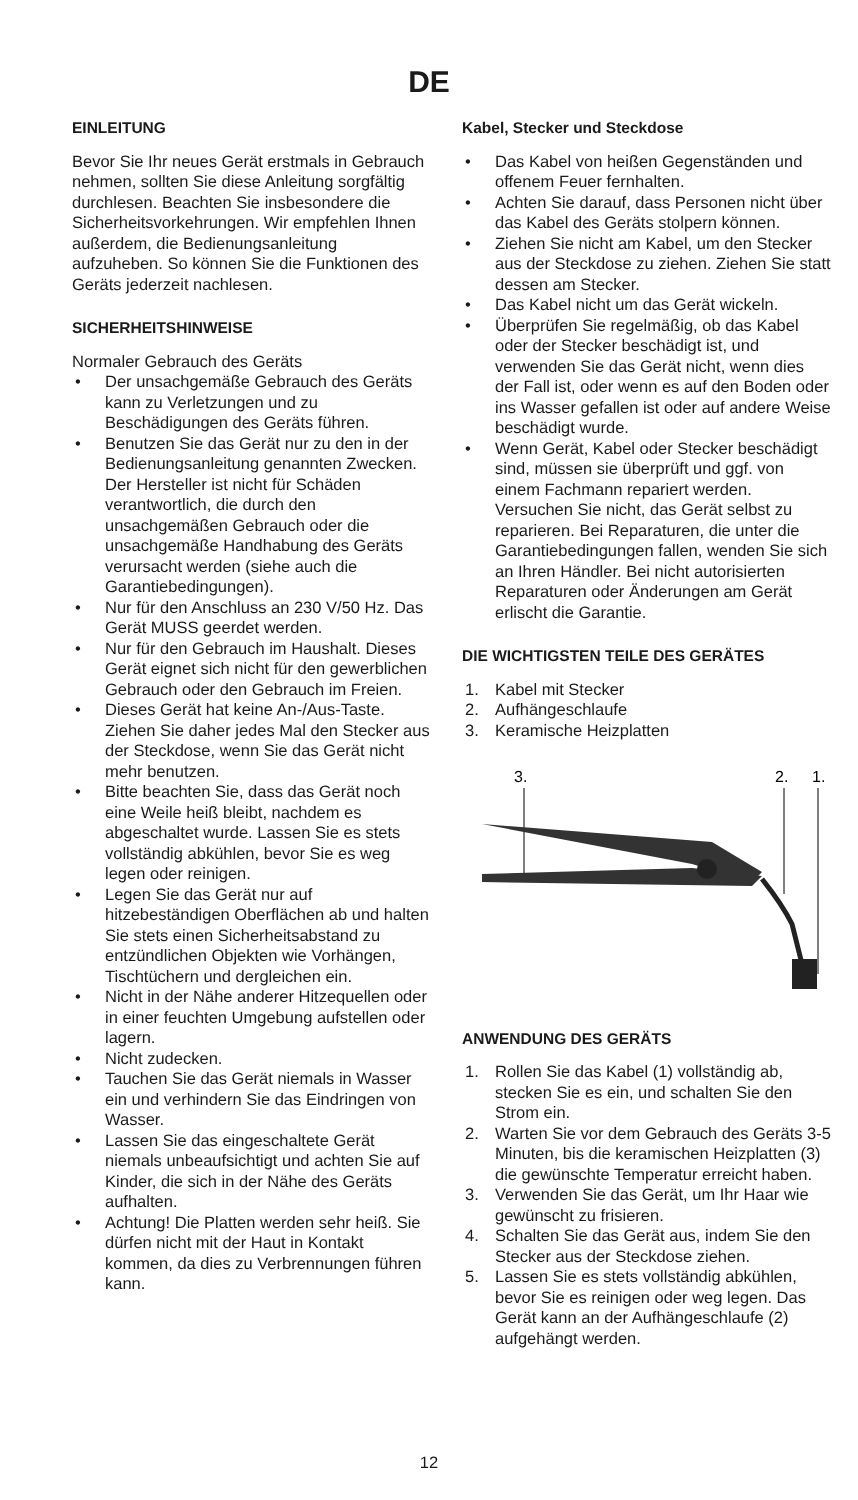DE
EINLEITUNG
Bevor Sie Ihr neues Gerät erstmals in Gebrauch nehmen, sollten Sie diese Anleitung sorgfältig durchlesen. Beachten Sie insbesondere die Sicherheitsvorkehrungen. Wir empfehlen Ihnen außerdem, die Bedienungsanleitung aufzuheben. So können Sie die Funktionen des Geräts jederzeit nachlesen.
SICHERHEITSHINWEISE
Normaler Gebrauch des Geräts
• Der unsachgemäße Gebrauch des Geräts kann zu Verletzungen und zu Beschädigungen des Geräts führen.
• Benutzen Sie das Gerät nur zu den in der Bedienungsanleitung genannten Zwecken. Der Hersteller ist nicht für Schäden verantwortlich, die durch den unsachgemäßen Gebrauch oder die unsachgemäße Handhabung des Geräts verursacht werden (siehe auch die Garantiebedingungen).
• Nur für den Anschluss an 230 V/50 Hz. Das Gerät MUSS geerdet werden.
• Nur für den Gebrauch im Haushalt. Dieses Gerät eignet sich nicht für den gewerblichen Gebrauch oder den Gebrauch im Freien.
• Dieses Gerät hat keine An-/Aus-Taste. Ziehen Sie daher jedes Mal den Stecker aus der Steckdose, wenn Sie das Gerät nicht mehr benutzen.
• Bitte beachten Sie, dass das Gerät noch eine Weile heiß bleibt, nachdem es abgeschaltet wurde. Lassen Sie es stets vollständig abkühlen, bevor Sie es weg legen oder reinigen.
• Legen Sie das Gerät nur auf hitzebeständigen Oberflächen ab und halten Sie stets einen Sicherheitsabstand zu entzündlichen Objekten wie Vorhängen, Tischtüchern und dergleichen ein.
• Nicht in der Nähe anderer Hitzequellen oder in einer feuchten Umgebung aufstellen oder lagern.
• Nicht zudecken.
• Tauchen Sie das Gerät niemals in Wasser ein und verhindern Sie das Eindringen von Wasser.
• Lassen Sie das eingeschaltete Gerät niemals unbeaufsichtigt und achten Sie auf Kinder, die sich in der Nähe des Geräts aufhalten.
• Achtung! Die Platten werden sehr heiß. Sie dürfen nicht mit der Haut in Kontakt kommen, da dies zu Verbrennungen führen kann.
Kabel, Stecker und Steckdose
• Das Kabel von heißen Gegenständen und offenem Feuer fernhalten.
• Achten Sie darauf, dass Personen nicht über das Kabel des Geräts stolpern können.
• Ziehen Sie nicht am Kabel, um den Stecker aus der Steckdose zu ziehen. Ziehen Sie statt dessen am Stecker.
• Das Kabel nicht um das Gerät wickeln.
• Überprüfen Sie regelmäßig, ob das Kabel oder der Stecker beschädigt ist, und verwenden Sie das Gerät nicht, wenn dies der Fall ist, oder wenn es auf den Boden oder ins Wasser gefallen ist oder auf andere Weise beschädigt wurde.
• Wenn Gerät, Kabel oder Stecker beschädigt sind, müssen sie überprüft und ggf. von einem Fachmann repariert werden. Versuchen Sie nicht, das Gerät selbst zu reparieren. Bei Reparaturen, die unter die Garantiebedingungen fallen, wenden Sie sich an Ihren Händler. Bei nicht autorisierten Reparaturen oder Änderungen am Gerät erlischt die Garantie.
DIE WICHTIGSTEN TEILE DES GERÄTES
1. Kabel mit Stecker
2. Aufhängeschlaufe
3. Keramische Heizplatten
3.
2.
1.
ANWENDUNG DES GERÄTS
1. Rollen Sie das Kabel (1) vollständig ab, stecken Sie es ein, und schalten Sie den Strom ein.
2. Warten Sie vor dem Gebrauch des Geräts 3-5 Minuten, bis die keramischen Heizplatten (3) die gewünschte Temperatur erreicht haben.
3. Verwenden Sie das Gerät, um Ihr Haar wie gewünscht zu frisieren.
4. Schalten Sie das Gerät aus, indem Sie den Stecker aus der Steckdose ziehen.
5. Lassen Sie es stets vollständig abkühlen, bevor Sie es reinigen oder weg legen. Das Gerät kann an der Aufhängeschlaufe (2) aufgehängt werden.
12